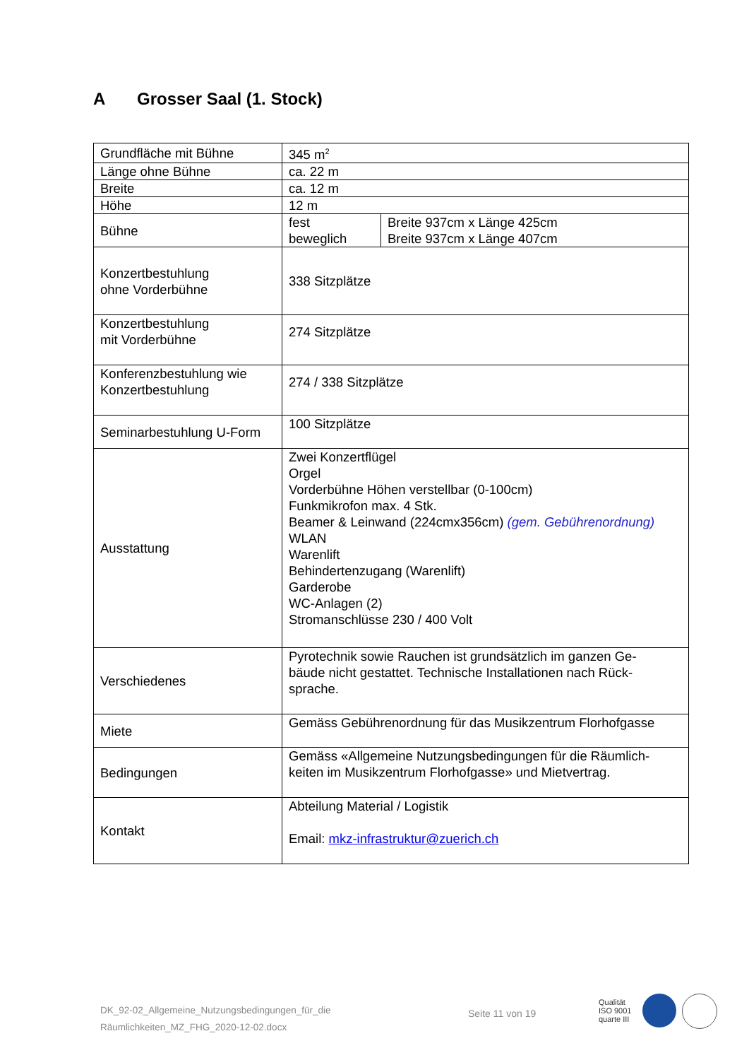A Grosser Saal (1. Stock)
| Grundfläche mit Bühne | 345 m<sup>2</sup> | |
| Länge ohne Bühne | ca. 22 m | |
| Breite | ca. 12 m | |
| Höhe | 12 m | |
| Bühne | fest beweglich | Breite 937cm x Länge 425cm Breite 937cm x Länge 407cm |
| Konzertbestuhlung ohne Vorderbühne | 338 Sitzplätze | |
| Konzertbestuhlung mit Vorderbühne | 274 Sitzplätze | |
| Konferenzbestuhlung wie Konzertbestuhlung | 274 / 338 Sitzplätze | |
| Seminarbestuhlung U-Form | 100 Sitzplätze | |
| Ausstattung | Zwei Konzertflügel Orgel Vorderbühne Höhen verstellbar (0-100cm) Funkmikrofon max. 4 Stk. Beamer & Leinwand (224cmx356cm) (gem. Gebührenordnung) WLAN Warenlift Behindertenzugang (Warenlift) Garderobe WC-Anlagen (2) Stromanschlüsse 230 / 400 Volt | |
| Verschiedenes | Pyrotechnik sowie Rauchen ist grundsätzlich im ganzen Ge- bäude nicht gestattet. Technische Installationen nach Rück- sprache. | |
| Miete | Gemäss Gebührenordnung für das Musikzentrum Florhofgasse | |
| Bedingungen | Gemäss «Allgemeine Nutzungsbedingungen für die Räumlich- keiten im Musikzentrum Florhofgasse» und Mietvertrag. | |
| Kontakt | Abteilung Material / Logistik Email: mkz-infrastruktur@zuerich.ch | |
DK_92-02_Allgemeine_Nutzungsbedingungen_für_die
Räumlichkeiten_MZ_FHG_2020-12-02.docx
Seite 11 von 19
Qualität
ISO 9001
quarte III